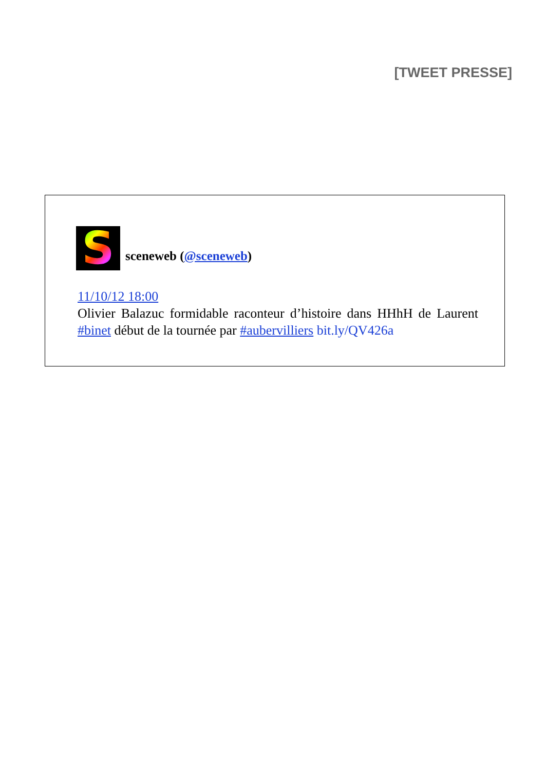[TWEET PRESSE]
S
sceneweb (@sceneweb)
11/10/12 18:00
Olivier Balazuc formidable raconteur d’histoire dans HHhH de Laurent #binet début de la tournée par #aubervilliers bit.ly/QV426a